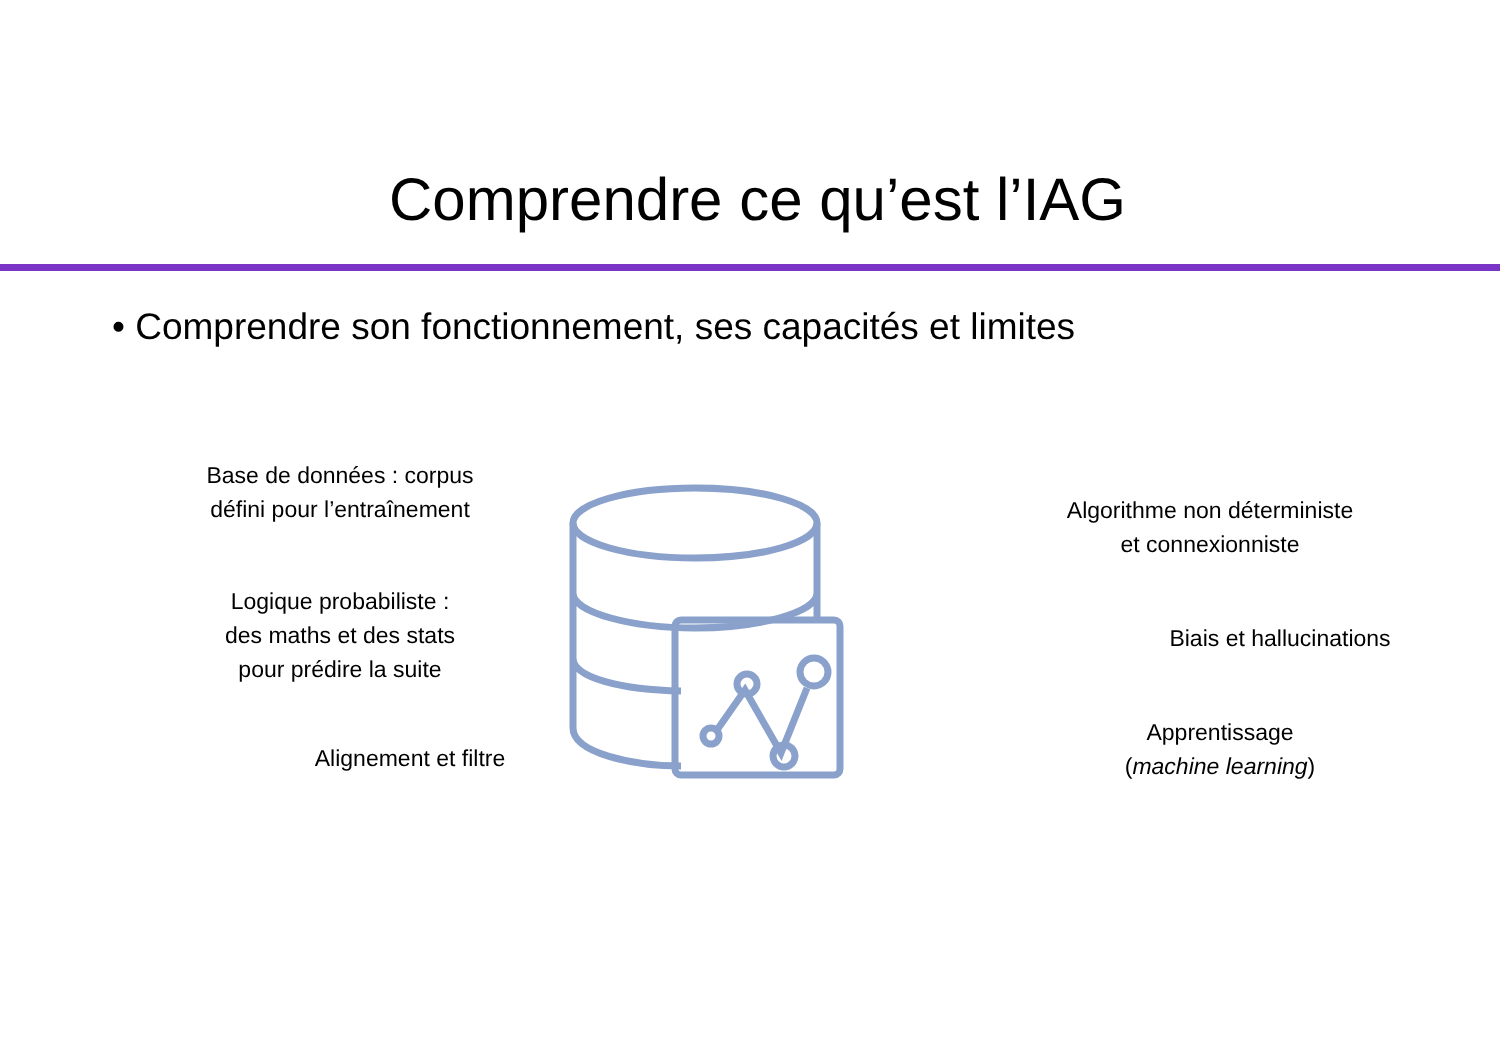Comprendre ce qu’est l’IAG
• Comprendre son fonctionnement, ses capacités et limites
Base de données : corpus
défini pour l’entraînement
Logique probabiliste :
des maths et des stats
pour prédire la suite
Alignement et filtre
Algorithme non déterministe
et connexionniste
Biais et hallucinations
Apprentissage
(machine learning)